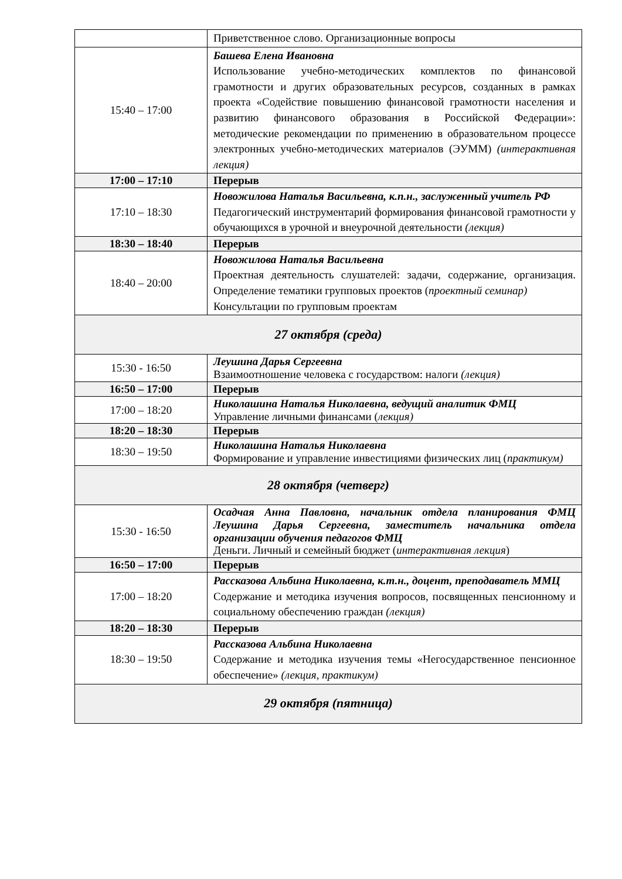| | Приветственное слово. Организационные вопросы |
| 15:40 – 17:00 | Башева Елена Ивановна Использование учебно-методических комплектов по финансовой грамотности и других образовательных ресурсов, созданных в рамках проекта «Содействие повышению финансовой грамотности населения и развитию финансового образования в Российской Федерации»: методические рекомендации по применению в образовательном процессе электронных учебно-методических материалов (ЭУММ) (интерактивная лекция) |
| 17:00 – 17:10 | Перерыв |
| 17:10 – 18:30 | Новожилова Наталья Васильевна, к.п.н., заслуженный учитель РФ Педагогический инструментарий формирования финансовой грамотности у обучающихся в урочной и внеурочной деятельности (лекция) |
| 18:30 – 18:40 | Перерыв |
| 18:40 – 20:00 | Новожилова Наталья Васильевна Проектная деятельность слушателей: задачи, содержание, организация. Определение тематики групповых проектов ( проектный семинар) Консультации по групповым проектам |
| 27 октября (среда) | |
| 15:30 - 16:50 | Леушина Дарья Сергеевна Взаимоотношение человека с государством: налоги (лекция) |
| 16:50 – 17:00 | Перерыв |
| 17:00 – 18:20 | Николашина Наталья Николаевна, ведущий аналитик ФМЦ Управление личными финансами ( лекция) |
| 18:20 – 18:30 | Перерыв |
| 18:30 – 19:50 | Николашина Наталья Николаевна Формирование и управление инвестициями физических лиц ( практикум) |
| 28 октября (четверг) | |
| 15:30 - 16:50 | Осадчая Анна Павловна, начальник отдела планирования ФМЦ Леушина Дарья Сергеевна, заместитель начальника отдела организации обучения педагогов ФМЦ Деньги. Личный и семейный бюджет ( интерактивная лекция ) |
| 16:50 – 17:00 | Перерыв |
| 17:00 – 18:20 | Рассказова Альбина Николаевна, к.т.н., доцент, преподаватель ММЦ Содержание и методика изучения вопросов, посвященных пенсионному и социальному обеспечению граждан (лекция) |
| 18:20 – 18:30 | Перерыв |
| 18:30 – 19:50 | Рассказова Альбина Николаевна Содержание и методика изучения темы «Негосударственное пенсионное обеспечение» (лекция, практикум) |
| 29 октября (пятница) | |